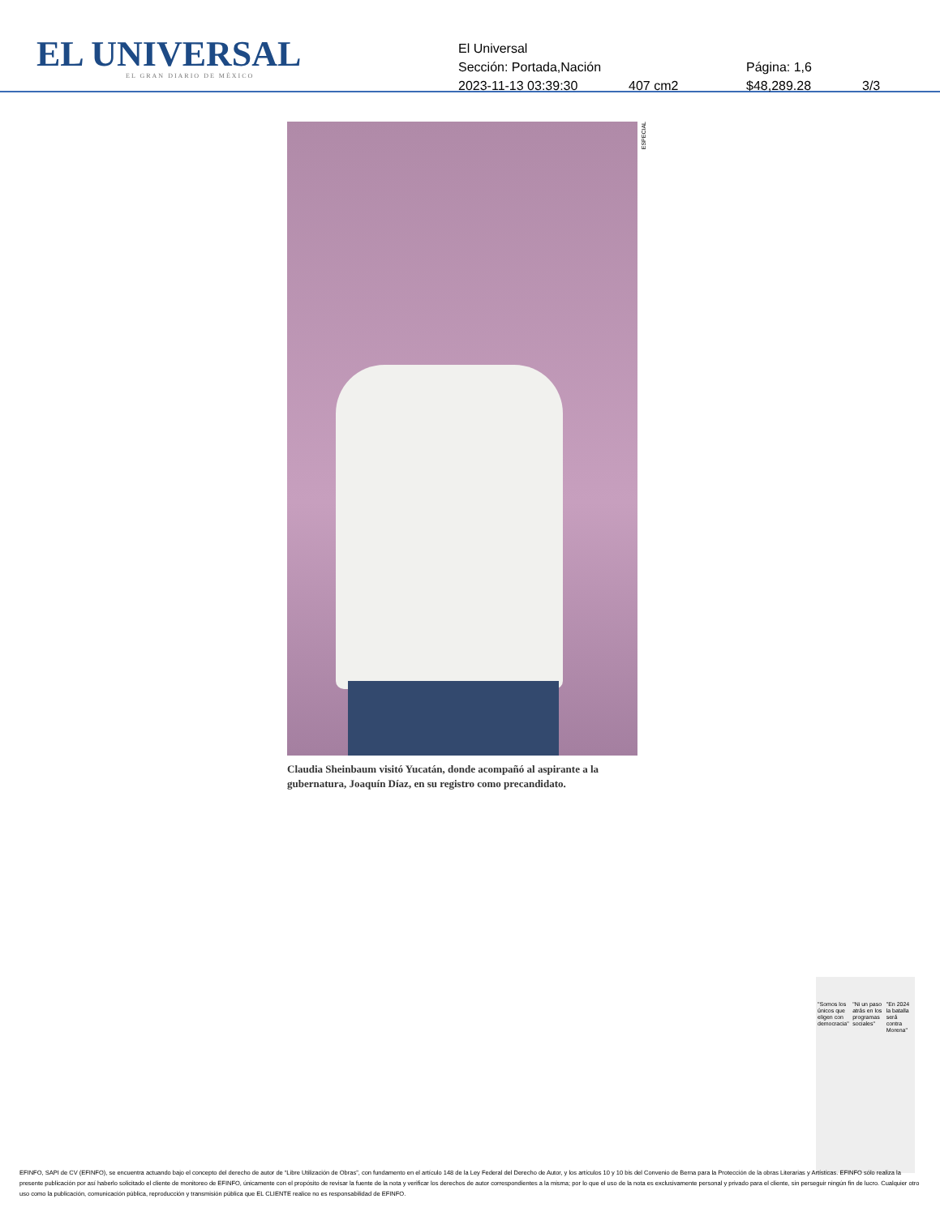EL UNIVERSAL
EL GRAN DIARIO DE MÉXICO
El Universal
Sección: Portada,Nación Página: 1,6
2023-11-13 03:39:30 407 cm2 $48,289.28 3/3
ESPECIAL
Claudia Sheinbaum visitó Yucatán, donde acompañó al aspirante a la gubernatura, Joaquín Díaz, en su registro como precandidato.
"Somos los únicos que eligen con democracia" "Ni un paso atrás en los programas sociales" "En 2024 la batalla será contra Morena"
EFINFO, SAPI de CV (EFINFO), se encuentra actuando bajo el concepto del derecho de autor de “Libre Utilización de Obras”, con fundamento en el artículo 148 de la Ley Federal del Derecho de Autor, y los artículos 10 y 10 bis del Convenio de Berna para la Protección de la obras Literarias y Artísticas. EFINFO sólo realiza la presente publicación por así haberlo solicitado el cliente de monitoreo de EFINFO, únicamente con el propósito de revisar la fuente de la nota y verificar los derechos de autor correspondientes a la misma; por lo que el uso de la nota es exclusivamente personal y privado para el cliente, sin perseguir ningún fin de lucro. Cualquier otro uso como la publicación, comunicación pública, reproducción y transmisión pública que EL CLIENTE realice no es responsabilidad de EFINFO.